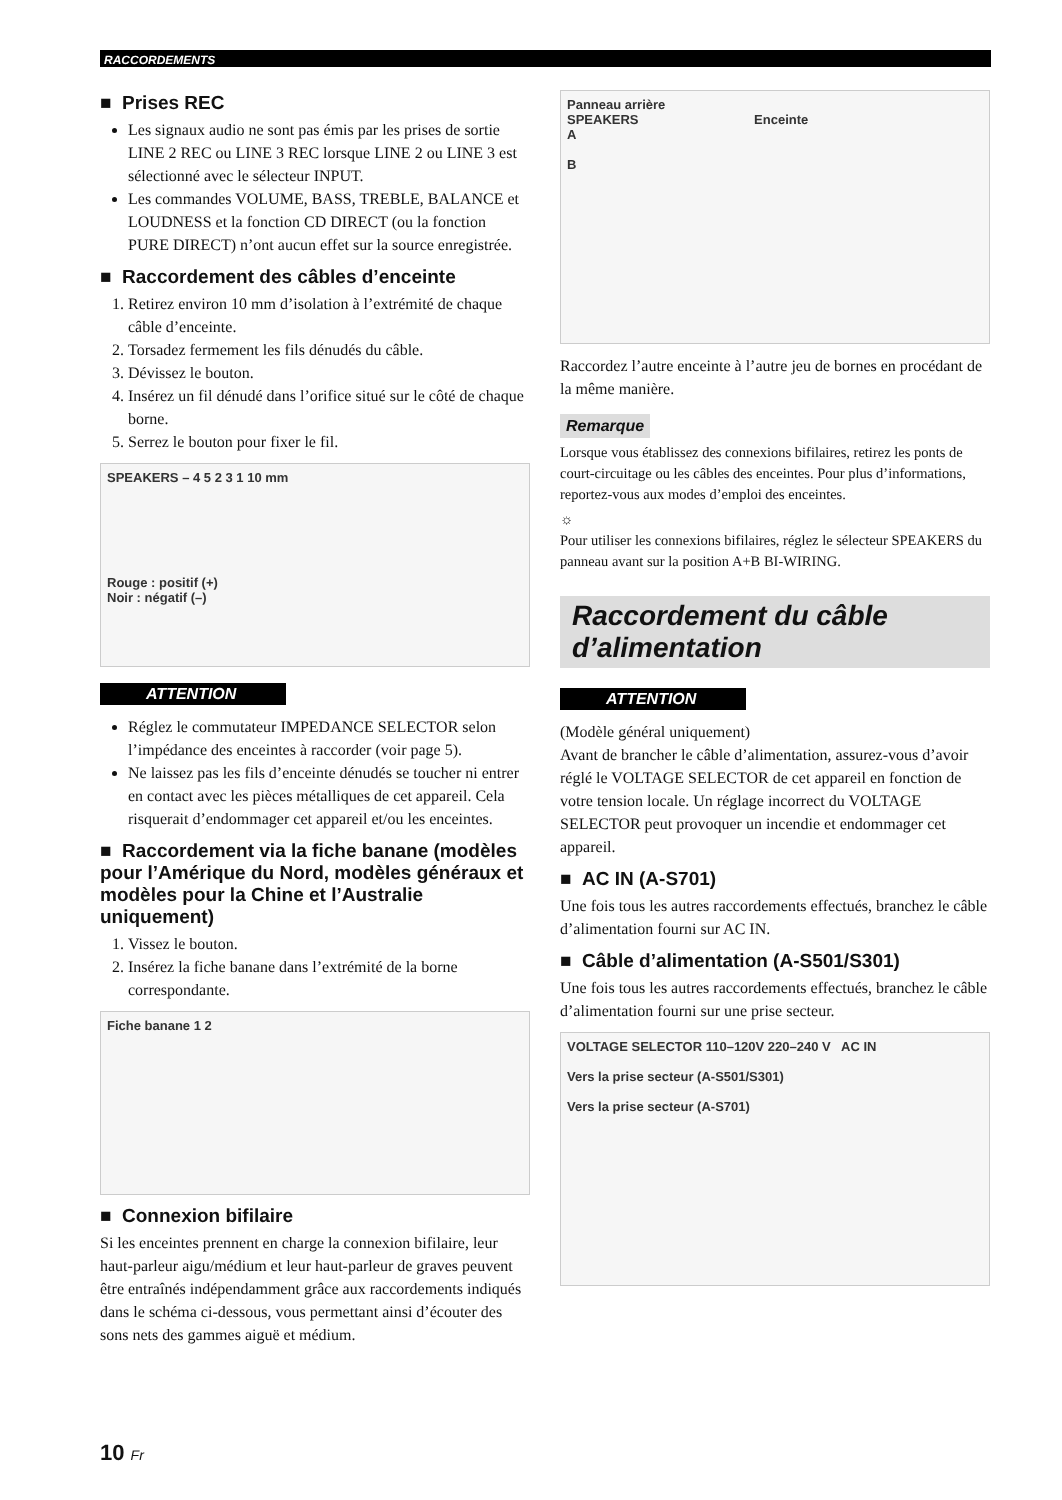RACCORDEMENTS
■ Prises REC
Les signaux audio ne sont pas émis par les prises de sortie LINE 2 REC ou LINE 3 REC lorsque LINE 2 ou LINE 3 est sélectionné avec le sélecteur INPUT.
Les commandes VOLUME, BASS, TREBLE, BALANCE et LOUDNESS et la fonction CD DIRECT (ou la fonction PURE DIRECT) n’ont aucun effet sur la source enregistrée.
■ Raccordement des câbles d’enceinte
1. Retirez environ 10 mm d’isolation à l’extrémité de chaque câble d’enceinte.
2. Torsadez fermement les fils dénudés du câble.
3. Dévissez le bouton.
4. Insérez un fil dénudé dans l’orifice situé sur le côté de chaque borne.
5. Serrez le bouton pour fixer le fil.
SPEAKERS – 4 5 2 3 1 10 mm
Rouge : positif (+)
Noir : négatif (–)
ATTENTION
Réglez le commutateur IMPEDANCE SELECTOR selon l’impédance des enceintes à raccorder (voir page 5).
Ne laissez pas les fils d’enceinte dénudés se toucher ni entrer en contact avec les pièces métalliques de cet appareil. Cela risquerait d’endommager cet appareil et/ou les enceintes.
■ Raccordement via la fiche banane (modèles pour l’Amérique du Nord, modèles généraux et modèles pour la Chine et l’Australie uniquement)
1. Vissez le bouton.
2. Insérez la fiche banane dans l’extrémité de la borne correspondante.
Fiche banane 1 2
■ Connexion bifilaire
Si les enceintes prennent en charge la connexion bifilaire, leur haut-parleur aigu/médium et leur haut-parleur de graves peuvent être entraînés indépendamment grâce aux raccordements indiqués dans le schéma ci-dessous, vous permettant ainsi d’écouter des sons nets des gammes aiguë et médium.
Panneau arrière
SPEAKERS Enceinte
A
B
Raccordez l’autre enceinte à l’autre jeu de bornes en procédant de la même manière.
Remarque
Lorsque vous établissez des connexions bifilaires, retirez les ponts de court-circuitage ou les câbles des enceintes. Pour plus d’informations, reportez-vous aux modes d’emploi des enceintes.
☼
Pour utiliser les connexions bifilaires, réglez le sélecteur SPEAKERS du panneau avant sur la position A+B BI-WIRING.
Raccordement du câble d’alimentation
ATTENTION
(Modèle général uniquement)
Avant de brancher le câble d’alimentation, assurez-vous d’avoir réglé le VOLTAGE SELECTOR de cet appareil en fonction de votre tension locale. Un réglage incorrect du VOLTAGE SELECTOR peut provoquer un incendie et endommager cet appareil.
■ AC IN (A-S701)
Une fois tous les autres raccordements effectués, branchez le câble d’alimentation fourni sur AC IN.
■ Câble d’alimentation (A-S501/S301)
Une fois tous les autres raccordements effectués, branchez le câble d’alimentation fourni sur une prise secteur.
VOLTAGE SELECTOR 110–120V 220–240 V AC IN
Vers la prise secteur (A-S501/S301)
Vers la prise secteur (A-S701)
10 Fr